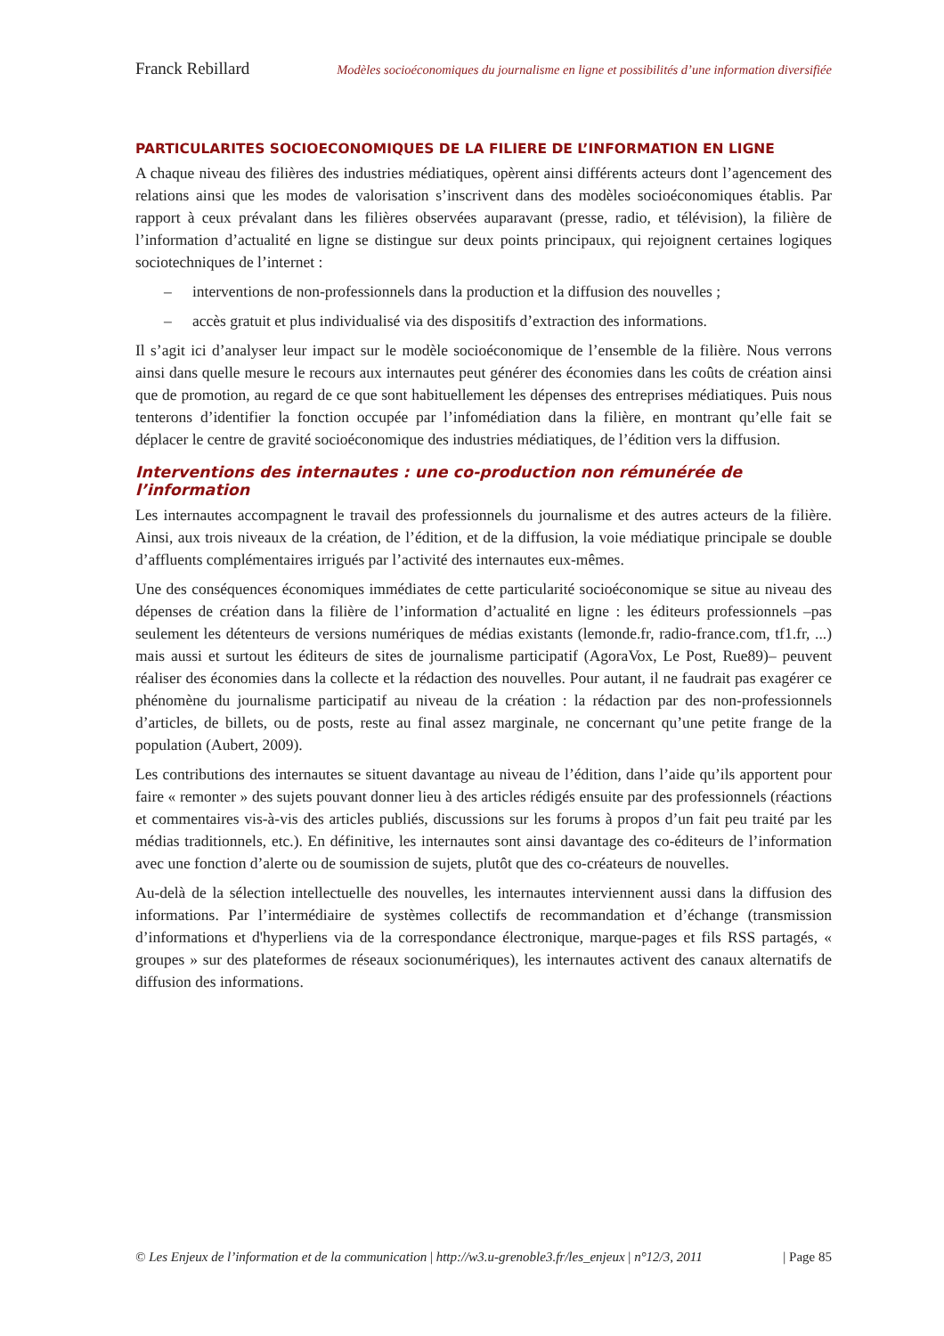Franck Rebillard Modèles socioéconomiques du journalisme en ligne et possibilités d’une information diversifiée
PARTICULARITES SOCIOECONOMIQUES DE LA FILIERE DE L’INFORMATION EN LIGNE
A chaque niveau des filières des industries médiatiques, opèrent ainsi différents acteurs dont l’agencement des relations ainsi que les modes de valorisation s’inscrivent dans des modèles socioéconomiques établis. Par rapport à ceux prévalant dans les filières observées auparavant (presse, radio, et télévision), la filière de l’information d’actualité en ligne se distingue sur deux points principaux, qui rejoignent certaines logiques sociotechniques de l’internet :
– interventions de non-professionnels dans la production et la diffusion des nouvelles ;
– accès gratuit et plus individualisé via des dispositifs d’extraction des informations.
Il s’agit ici d’analyser leur impact sur le modèle socioéconomique de l’ensemble de la filière. Nous verrons ainsi dans quelle mesure le recours aux internautes peut générer des économies dans les coûts de création ainsi que de promotion, au regard de ce que sont habituellement les dépenses des entreprises médiatiques. Puis nous tenterons d’identifier la fonction occupée par l’infomédiation dans la filière, en montrant qu’elle fait se déplacer le centre de gravité socioéconomique des industries médiatiques, de l’édition vers la diffusion.
Interventions des internautes : une co-production non rémunérée de l’information
Les internautes accompagnent le travail des professionnels du journalisme et des autres acteurs de la filière. Ainsi, aux trois niveaux de la création, de l’édition, et de la diffusion, la voie médiatique principale se double d’affluents complémentaires irrigués par l’activité des internautes eux-mêmes.
Une des conséquences économiques immédiates de cette particularité socioéconomique se situe au niveau des dépenses de création dans la filière de l’information d’actualité en ligne : les éditeurs professionnels –pas seulement les détenteurs de versions numériques de médias existants (lemonde.fr, radio-france.com, tf1.fr, ...) mais aussi et surtout les éditeurs de sites de journalisme participatif (AgoraVox, Le Post, Rue89)– peuvent réaliser des économies dans la collecte et la rédaction des nouvelles. Pour autant, il ne faudrait pas exagérer ce phénomène du journalisme participatif au niveau de la création : la rédaction par des non-professionnels d’articles, de billets, ou de posts, reste au final assez marginale, ne concernant qu’une petite frange de la population (Aubert, 2009).
Les contributions des internautes se situent davantage au niveau de l’édition, dans l’aide qu’ils apportent pour faire « remonter » des sujets pouvant donner lieu à des articles rédigés ensuite par des professionnels (réactions et commentaires vis-à-vis des articles publiés, discussions sur les forums à propos d’un fait peu traité par les médias traditionnels, etc.). En définitive, les internautes sont ainsi davantage des co-éditeurs de l’information avec une fonction d’alerte ou de soumission de sujets, plutôt que des co-créateurs de nouvelles.
Au-delà de la sélection intellectuelle des nouvelles, les internautes interviennent aussi dans la diffusion des informations. Par l’intermédiaire de systèmes collectifs de recommandation et d’échange (transmission d’informations et d'hyperliens via de la correspondance électronique, marque-pages et fils RSS partagés, « groupes » sur des plateformes de réseaux socionumériques), les internautes activent des canaux alternatifs de diffusion des informations.
© Les Enjeux de l’information et de la communication | http://w3.u-grenoble3.fr/les_enjeux | n°12/3, 2011 | Page 85